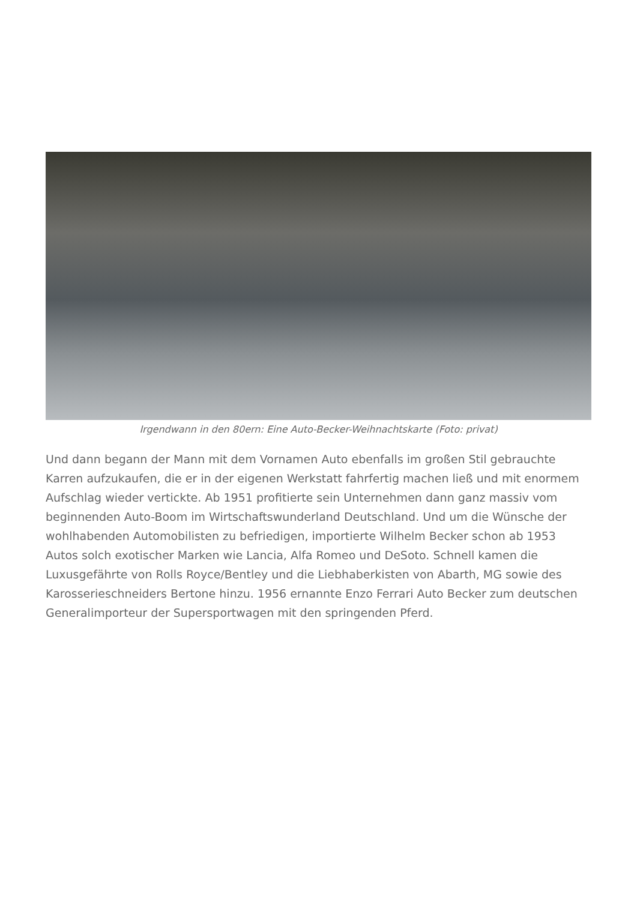Irgendwann in den 80ern: Eine Auto-Becker-Weihnachtskarte (Foto: privat)
Und dann begann der Mann mit dem Vornamen Auto ebenfalls im großen Stil gebrauchte Karren aufzukaufen, die er in der eigenen Werkstatt fahrfertig machen ließ und mit enormem Aufschlag wieder vertickte. Ab 1951 profitierte sein Unternehmen dann ganz massiv vom beginnenden Auto-Boom im Wirtschaftswunderland Deutschland. Und um die Wünsche der wohlhabenden Automobilisten zu befriedigen, importierte Wilhelm Becker schon ab 1953 Autos solch exotischer Marken wie Lancia, Alfa Romeo und DeSoto. Schnell kamen die Luxusgefährte von Rolls Royce/Bentley und die Liebhaberkisten von Abarth, MG sowie des Karosserieschneiders Bertone hinzu. 1956 ernannte Enzo Ferrari Auto Becker zum deutschen Generalimporteur der Supersportwagen mit den springenden Pferd.